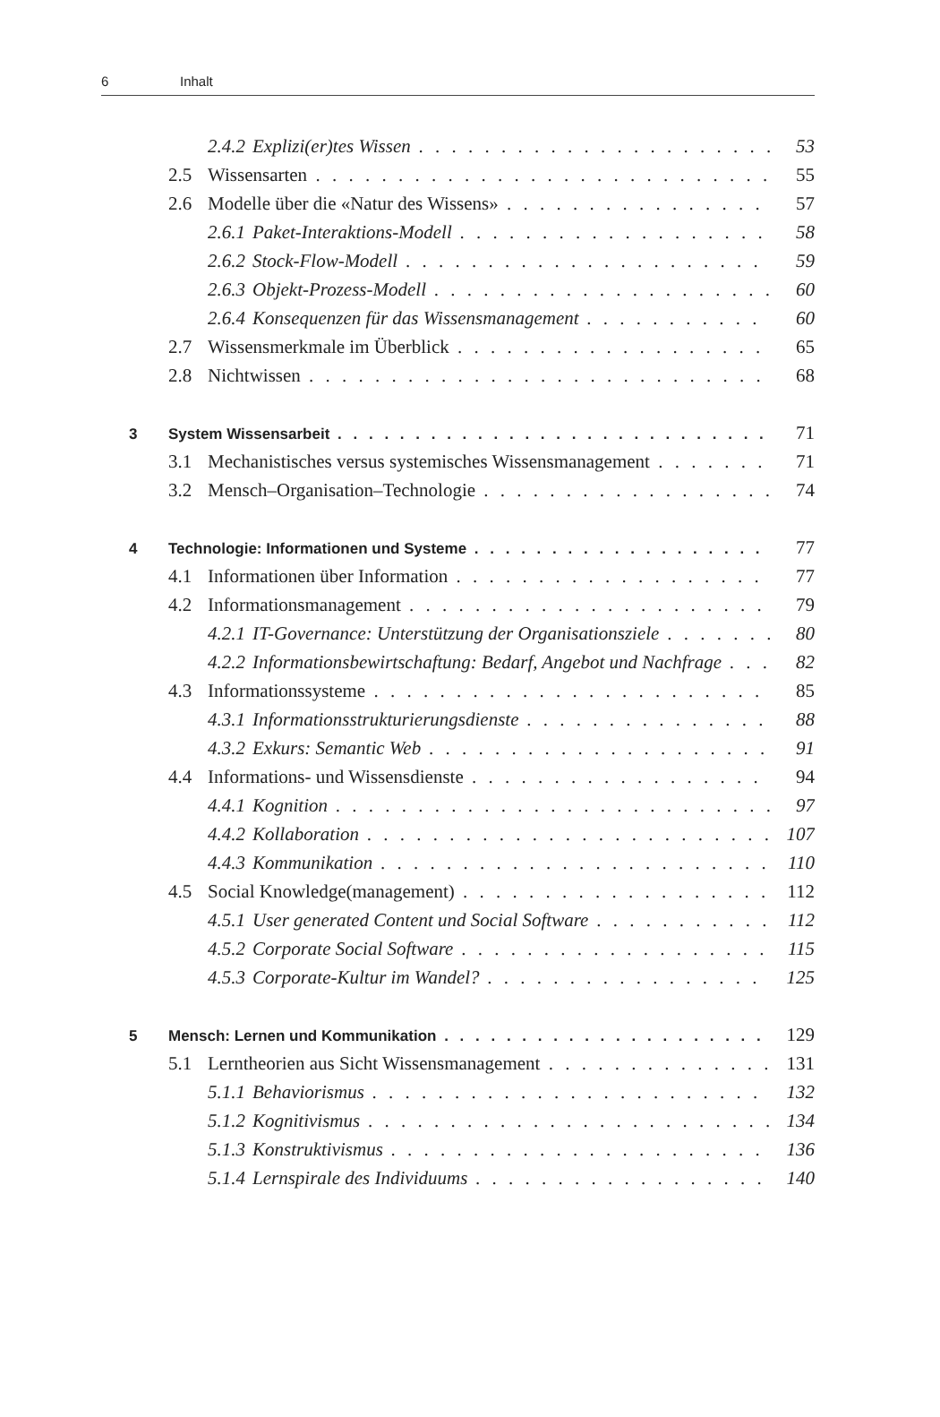6 Inhalt
2.4.2 Explizi(er)tes Wissen 53
2.5 Wissensarten 55
2.6 Modelle über die «Natur des Wissens» 57
2.6.1 Paket-Interaktions-Modell 58
2.6.2 Stock-Flow-Modell 59
2.6.3 Objekt-Prozess-Modell 60
2.6.4 Konsequenzen für das Wissensmanagement 60
2.7 Wissensmerkmale im Überblick 65
2.8 Nichtwissen 68
3 System Wissensarbeit 71
3.1 Mechanistisches versus systemisches Wissensmanagement 71
3.2 Mensch–Organisation–Technologie 74
4 Technologie: Informationen und Systeme 77
4.1 Informationen über Information 77
4.2 Informationsmanagement 79
4.2.1 IT-Governance: Unterstützung der Organisationsziele 80
4.2.2 Informationsbewirtschaftung: Bedarf, Angebot und Nachfrage 82
4.3 Informationssysteme 85
4.3.1 Informationsstrukturierungsdienste 88
4.3.2 Exkurs: Semantic Web 91
4.4 Informations- und Wissensdienste 94
4.4.1 Kognition 97
4.4.2 Kollaboration 107
4.4.3 Kommunikation 110
4.5 Social Knowledge(management) 112
4.5.1 User generated Content und Social Software 112
4.5.2 Corporate Social Software 115
4.5.3 Corporate-Kultur im Wandel? 125
5 Mensch: Lernen und Kommunikation 129
5.1 Lerntheorien aus Sicht Wissensmanagement 131
5.1.1 Behaviorismus 132
5.1.2 Kognitivismus 134
5.1.3 Konstruktivismus 136
5.1.4 Lernspirale des Individuums 140